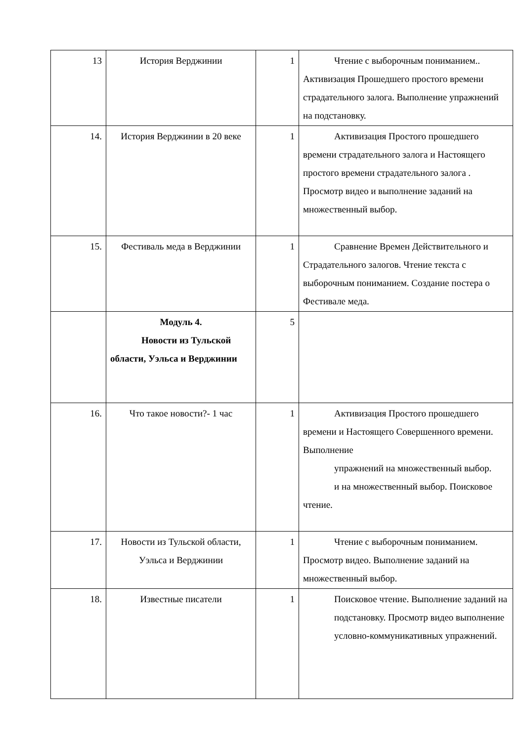| 13 | История Верджинии | 1 | Чтение с выборочным пониманием.. Активизация Прошедшего простого времени страдательного залога. Выполнение упражнений на подстановку. |
| 14. | История Верджинии в 20 веке | 1 | Активизация Простого прошедшего времени страдательного залога и Настоящего простого времени страдательного залога . Просмотр видео и выполнение заданий на множественный выбор. |
| 15. | Фестиваль меда в Верджинии | 1 | Сравнение Времен Действительного и Страдательного залогов. Чтение текста с выборочным пониманием. Создание постера о Фестивале меда. |
| | Модуль 4. Новости из Тульской области, Уэльса и Верджинии | 5 | |
| 16. | Что такое новости?- 1 час | 1 | Активизация Простого прошедшего времени и Настоящего Совершенного времени. Выполнение упражнений на множественный выбор. и на множественный выбор. Поисковое чтение. |
| 17. | Новости из Тульской области, Уэльса и Верджинии | 1 | Чтение с выборочным пониманием. Просмотр видео. Выполнение заданий на множественный выбор. |
| 18. | Известные писатели | 1 | Поисковое чтение. Выполнение заданий на подстановку. Просмотр видео выполнение условно-коммуникативных упражнений. |